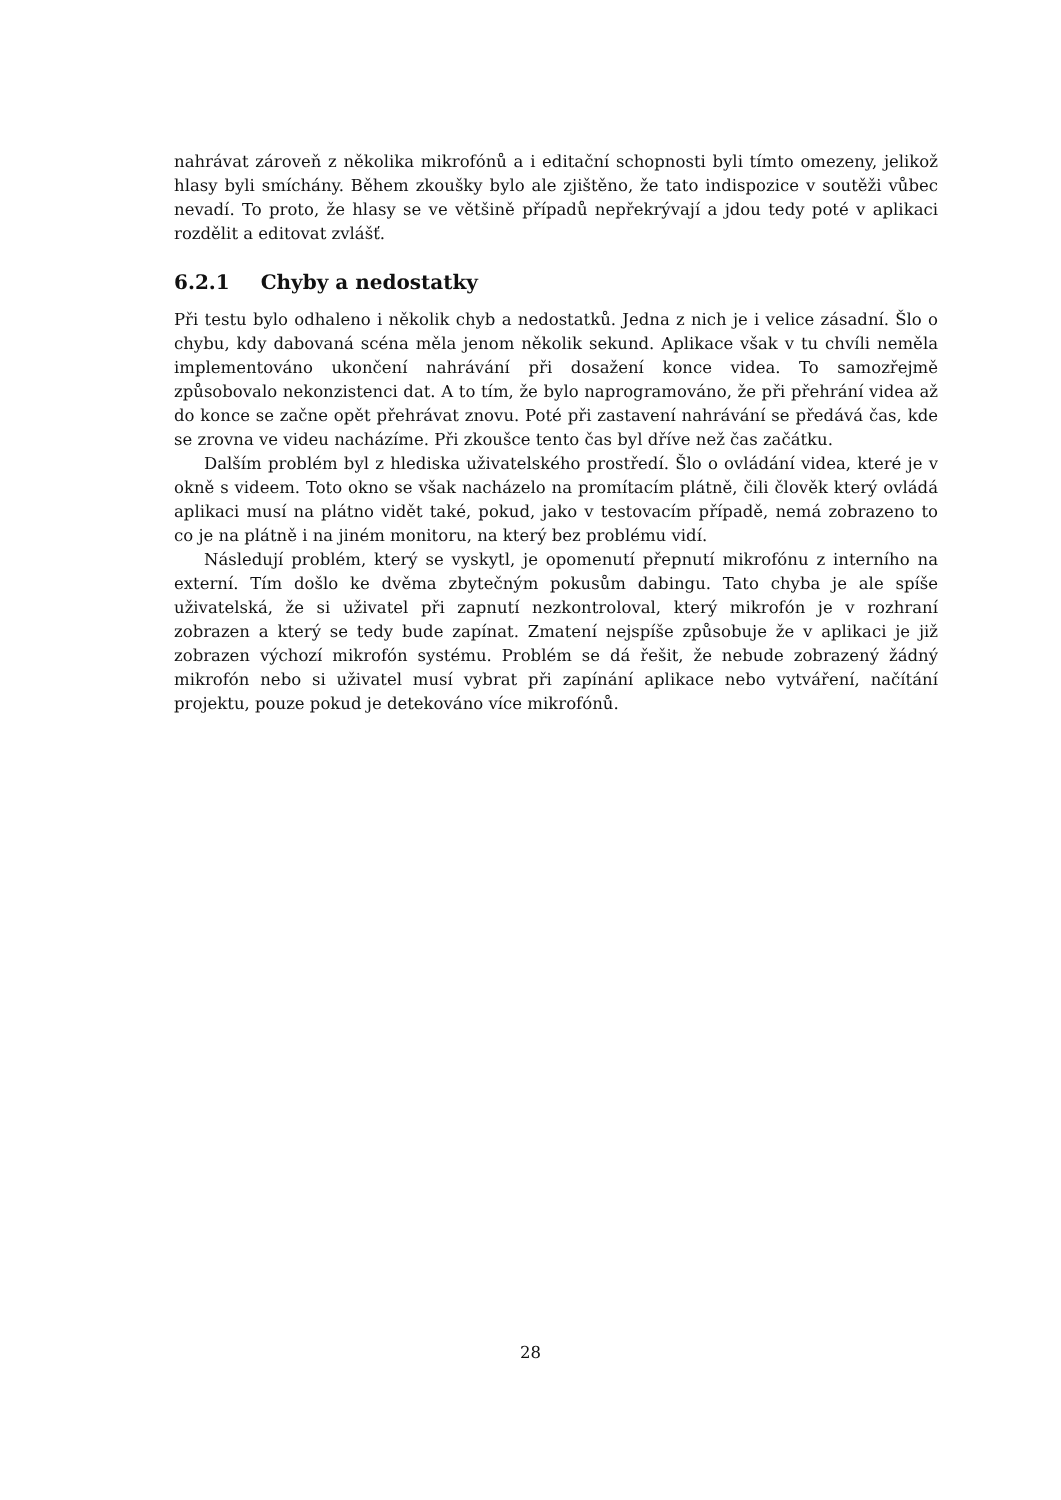nahrávat zároveň z několika mikrofónů a i editační schopnosti byli tímto omezeny, jelikož hlasy byli smíchány. Během zkoušky bylo ale zjištěno, že tato indispozice v soutěži vůbec nevadí. To proto, že hlasy se ve většině případů nepřekrývají a jdou tedy poté v aplikaci rozdělit a editovat zvlášť.
6.2.1 Chyby a nedostatky
Při testu bylo odhaleno i několik chyb a nedostatků. Jedna z nich je i velice zásadní. Šlo o chybu, kdy dabovaná scéna měla jenom několik sekund. Aplikace však v tu chvíli neměla implementováno ukončení nahrávání při dosažení konce videa. To samozřejmě způsobovalo nekonzistenci dat. A to tím, že bylo naprogramováno, že při přehrání videa až do konce se začne opět přehrávat znovu. Poté při zastavení nahrávání se předává čas, kde se zrovna ve videu nacházíme. Při zkoušce tento čas byl dříve než čas začátku.
Dalším problém byl z hlediska uživatelského prostředí. Šlo o ovládání videa, které je v okně s videem. Toto okno se však nacházelo na promítacím plátně, čili člověk který ovládá aplikaci musí na plátno vidět také, pokud, jako v testovacím případě, nemá zobrazeno to co je na plátně i na jiném monitoru, na který bez problému vidí.
Následují problém, který se vyskytl, je opomenutí přepnutí mikrofónu z interního na externí. Tím došlo ke dvěma zbytečným pokusům dabingu. Tato chyba je ale spíše uživatelská, že si uživatel při zapnutí nezkontroloval, který mikrofón je v rozhraní zobrazen a který se tedy bude zapínat. Zmatení nejspíše způsobuje že v aplikaci je již zobrazen výchozí mikrofón systému. Problém se dá řešit, že nebude zobrazený žádný mikrofón nebo si uživatel musí vybrat při zapínání aplikace nebo vytváření, načítání projektu, pouze pokud je detekováno více mikrofónů.
28